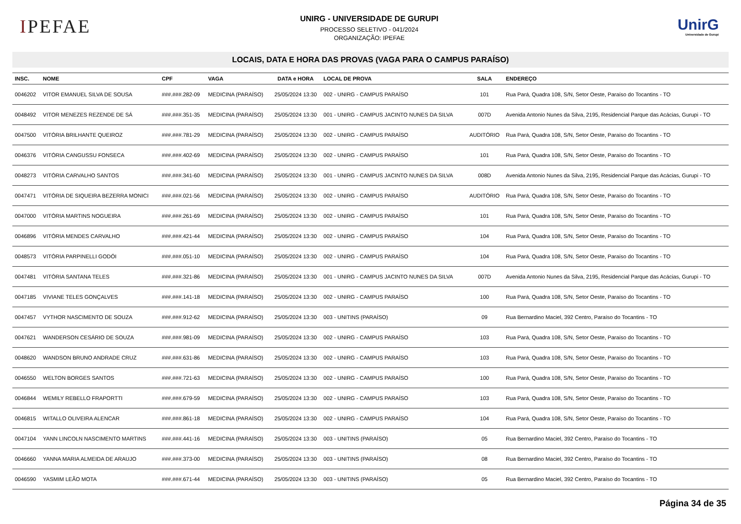IPEFAE
UNIRG - UNIVERSIDADE DE GURUPI
PROCESSO SELETIVO - 041/2024
ORGANIZAÇÃO: IPEFAE
UnirG
Universidade de Gurupi
LOCAIS, DATA E HORA DAS PROVAS (VAGA PARA O CAMPUS PARAÍSO)
| INSC. | NOME | CPF | VAGA | DATA e HORA | LOCAL DE PROVA | SALA | ENDEREÇO |
| --- | --- | --- | --- | --- | --- | --- | --- |
| 0046202 | VITOR EMANUEL SILVA DE SOUSA | ###.###.282-09 | MEDICINA (PARAÍSO) | 25/05/2024 13:30 | 002 - UNIRG - CAMPUS PARAÍSO | 101 | Rua Pará, Quadra 108, S/N, Setor Oeste, Paraíso do Tocantins - TO |
| 0048492 | VITOR MENEZES REZENDE DE SÁ | ###.###.351-35 | MEDICINA (PARAÍSO) | 25/05/2024 13:30 | 001 - UNIRG - CAMPUS JACINTO NUNES DA SILVA | 007D | Avenida Antonio Nunes da Silva, 2195, Residencial Parque das Acácias, Gurupi - TO |
| 0047500 | VITÓRIA BRILHANTE QUEIROZ | ###.###.781-29 | MEDICINA (PARAÍSO) | 25/05/2024 13:30 | 002 - UNIRG - CAMPUS PARAÍSO | AUDITÓRIO | Rua Pará, Quadra 108, S/N, Setor Oeste, Paraíso do Tocantins - TO |
| 0046376 | VITÓRIA CANGUSSU FONSECA | ###.###.402-69 | MEDICINA (PARAÍSO) | 25/05/2024 13:30 | 002 - UNIRG - CAMPUS PARAÍSO | 101 | Rua Pará, Quadra 108, S/N, Setor Oeste, Paraíso do Tocantins - TO |
| 0048273 | VITÓRIA CARVALHO SANTOS | ###.###.341-60 | MEDICINA (PARAÍSO) | 25/05/2024 13:30 | 001 - UNIRG - CAMPUS JACINTO NUNES DA SILVA | 008D | Avenida Antonio Nunes da Silva, 2195, Residencial Parque das Acácias, Gurupi - TO |
| 0047471 | VITÓRIA DE SIQUEIRA BEZERRA MONICI | ###.###.021-56 | MEDICINA (PARAÍSO) | 25/05/2024 13:30 | 002 - UNIRG - CAMPUS PARAÍSO | AUDITÓRIO | Rua Pará, Quadra 108, S/N, Setor Oeste, Paraíso do Tocantins - TO |
| 0047000 | VITÓRIA MARTINS NOGUEIRA | ###.###.261-69 | MEDICINA (PARAÍSO) | 25/05/2024 13:30 | 002 - UNIRG - CAMPUS PARAÍSO | 101 | Rua Pará, Quadra 108, S/N, Setor Oeste, Paraíso do Tocantins - TO |
| 0046896 | VITÓRIA MENDES CARVALHO | ###.###.421-44 | MEDICINA (PARAÍSO) | 25/05/2024 13:30 | 002 - UNIRG - CAMPUS PARAÍSO | 104 | Rua Pará, Quadra 108, S/N, Setor Oeste, Paraíso do Tocantins - TO |
| 0048573 | VITÓRIA PARPINELLI GODÓI | ###.###.051-10 | MEDICINA (PARAÍSO) | 25/05/2024 13:30 | 002 - UNIRG - CAMPUS PARAÍSO | 104 | Rua Pará, Quadra 108, S/N, Setor Oeste, Paraíso do Tocantins - TO |
| 0047481 | VITÓRIA SANTANA TELES | ###.###.321-86 | MEDICINA (PARAÍSO) | 25/05/2024 13:30 | 001 - UNIRG - CAMPUS JACINTO NUNES DA SILVA | 007D | Avenida Antonio Nunes da Silva, 2195, Residencial Parque das Acácias, Gurupi - TO |
| 0047185 | VIVIANE TELES GONÇALVES | ###.###.141-18 | MEDICINA (PARAÍSO) | 25/05/2024 13:30 | 002 - UNIRG - CAMPUS PARAÍSO | 100 | Rua Pará, Quadra 108, S/N, Setor Oeste, Paraíso do Tocantins - TO |
| 0047457 | VYTHOR NASCIMENTO DE SOUZA | ###.###.912-62 | MEDICINA (PARAÍSO) | 25/05/2024 13:30 | 003 - UNITINS (PARAÍSO) | 09 | Rua Bernardino Maciel, 392 Centro, Paraíso do Tocantins - TO |
| 0047621 | WANDERSON CESÁRIO DE SOUZA | ###.###.981-09 | MEDICINA (PARAÍSO) | 25/05/2024 13:30 | 002 - UNIRG - CAMPUS PARAÍSO | 103 | Rua Pará, Quadra 108, S/N, Setor Oeste, Paraíso do Tocantins - TO |
| 0048620 | WANDSON BRUNO ANDRADE CRUZ | ###.###.631-86 | MEDICINA (PARAÍSO) | 25/05/2024 13:30 | 002 - UNIRG - CAMPUS PARAÍSO | 103 | Rua Pará, Quadra 108, S/N, Setor Oeste, Paraíso do Tocantins - TO |
| 0046550 | WELTON BORGES SANTOS | ###.###.721-63 | MEDICINA (PARAÍSO) | 25/05/2024 13:30 | 002 - UNIRG - CAMPUS PARAÍSO | 100 | Rua Pará, Quadra 108, S/N, Setor Oeste, Paraíso do Tocantins - TO |
| 0046844 | WEMILY REBELLO FRAPORTTI | ###.###.679-59 | MEDICINA (PARAÍSO) | 25/05/2024 13:30 | 002 - UNIRG - CAMPUS PARAÍSO | 103 | Rua Pará, Quadra 108, S/N, Setor Oeste, Paraíso do Tocantins - TO |
| 0046815 | WITALLO OLIVEIRA ALENCAR | ###.###.861-18 | MEDICINA (PARAÍSO) | 25/05/2024 13:30 | 002 - UNIRG - CAMPUS PARAÍSO | 104 | Rua Pará, Quadra 108, S/N, Setor Oeste, Paraíso do Tocantins - TO |
| 0047104 | YANN LINCOLN NASCIMENTO MARTINS | ###.###.441-16 | MEDICINA (PARAÍSO) | 25/05/2024 13:30 | 003 - UNITINS (PARAÍSO) | 05 | Rua Bernardino Maciel, 392 Centro, Paraíso do Tocantins - TO |
| 0046660 | YANNA MARIA ALMEIDA DE ARAUJO | ###.###.373-00 | MEDICINA (PARAÍSO) | 25/05/2024 13:30 | 003 - UNITINS (PARAÍSO) | 08 | Rua Bernardino Maciel, 392 Centro, Paraíso do Tocantins - TO |
| 0046590 | YASMIM LEÃO MOTA | ###.###.671-44 | MEDICINA (PARAÍSO) | 25/05/2024 13:30 | 003 - UNITINS (PARAÍSO) | 05 | Rua Bernardino Maciel, 392 Centro, Paraíso do Tocantins - TO |
Página 34 de 35